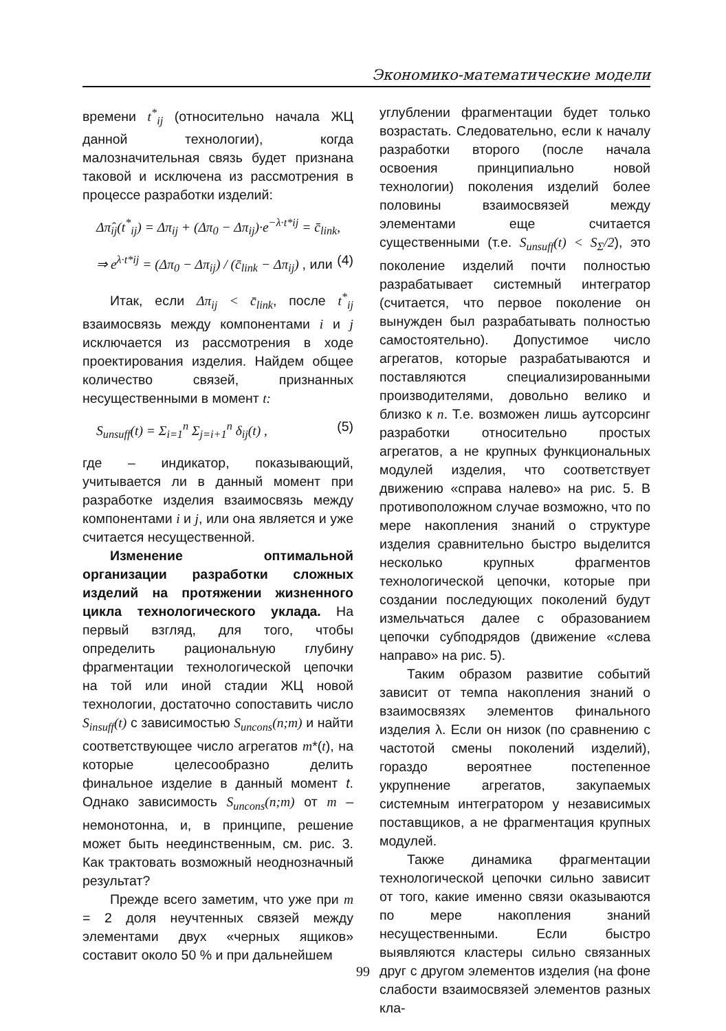Экономико-математические модели
времени t<sup>*</sup><sub>ij</sub> (относительно начала ЖЦ данной технологии), когда малозначительная связь будет признана таковой и исключена из рассмотрения в процессе разработки изделий:
Δπ̂<sub>ij</sub>(t<sup>*</sup><sub>ij</sub>) = Δπ<sub>ij</sub> + (Δπ<sub>0</sub> − Δπ<sub>ij</sub>)·e<sup>−λ·t*ij</sup> = c̄<sub>link</sub>,
⇒ e<sup>λ·t*ij</sup> = (Δπ<sub>0</sub> − Δπ<sub>ij</sub>) / (c̄<sub>link</sub> − Δπ<sub>ij</sub>) , или (4)
Итак, если Δπ<sub>ij</sub> < c̄<sub>link</sub>, после t<sup>*</sup><sub>ij</sub> взаимосвязь между компонентами i и j исключается из рассмотрения в ходе проектирования изделия. Найдем общее количество связей, признанных несущественными в момент t:
S<sub>unsuff</sub>(t) = Σ<sub>i=1</sub><sup>n</sup> Σ<sub>j=i+1</sub><sup>n</sup> δ<sub>ij</sub>(t) , (5)
где – индикатор, показывающий, учитывается ли в данный момент при разработке изделия взаимосвязь между компонентами i и j, или она является и уже считается несущественной.
Изменение оптимальной организации разработки сложных изделий на протяжении жизненного цикла технологического уклада. На первый взгляд, для того, чтобы определить рациональную глубину фрагментации технологической цепочки на той или иной стадии ЖЦ новой технологии, достаточно сопоставить число S<sub>insuff</sub>(t) с зависимостью S<sub>uncons</sub>(n;m) и найти соответствующее число агрегатов m*(t), на которые целесообразно делить финальное изделие в данный момент t. Однако зависимость S<sub>uncons</sub>(n;m) от m – немонотонна, и, в принципе, решение может быть неединственным, см. рис. 3. Как трактовать возможный неоднозначный результат?
Прежде всего заметим, что уже при m = 2 доля неучтенных связей между элементами двух «черных ящиков» составит около 50 % и при дальнейшем
углублении фрагментации будет только возрастать. Следовательно, если к началу разработки второго (после начала освоения принципиально новой технологии) поколения изделий более половины взаимосвязей между элементами еще считается существенными (т.е. S<sub>unsuff</sub>(t) < S<sub>Σ</sub>/2), это поколение изделий почти полностью разрабатывает системный интегратор (считается, что первое поколение он вынужден был разрабатывать полностью самостоятельно). Допустимое число агрегатов, которые разрабатываются и поставляются специализированными производителями, довольно велико и близко к n. Т.е. возможен лишь аутсорсинг разработки относительно простых агрегатов, а не крупных функциональных модулей изделия, что соответствует движению «справа налево» на рис. 5. В противоположном случае возможно, что по мере накопления знаний о структуре изделия сравнительно быстро выделится несколько крупных фрагментов технологической цепочки, которые при создании последующих поколений будут измельчаться далее с образованием цепочки субподрядов (движение «слева направо» на рис. 5).
Таким образом развитие событий зависит от темпа накопления знаний о взаимосвязях элементов финального изделия λ. Если он низок (по сравнению с частотой смены поколений изделий), гораздо вероятнее постепенное укрупнение агрегатов, закупаемых системным интегратором у независимых поставщиков, а не фрагментация крупных модулей.
Также динамика фрагментации технологической цепочки сильно зависит от того, какие именно связи оказываются по мере накопления знаний несущественными. Если быстро выявляются кластеры сильно связанных друг с другом элементов изделия (на фоне слабости взаимосвязей элементов разных кла-
99